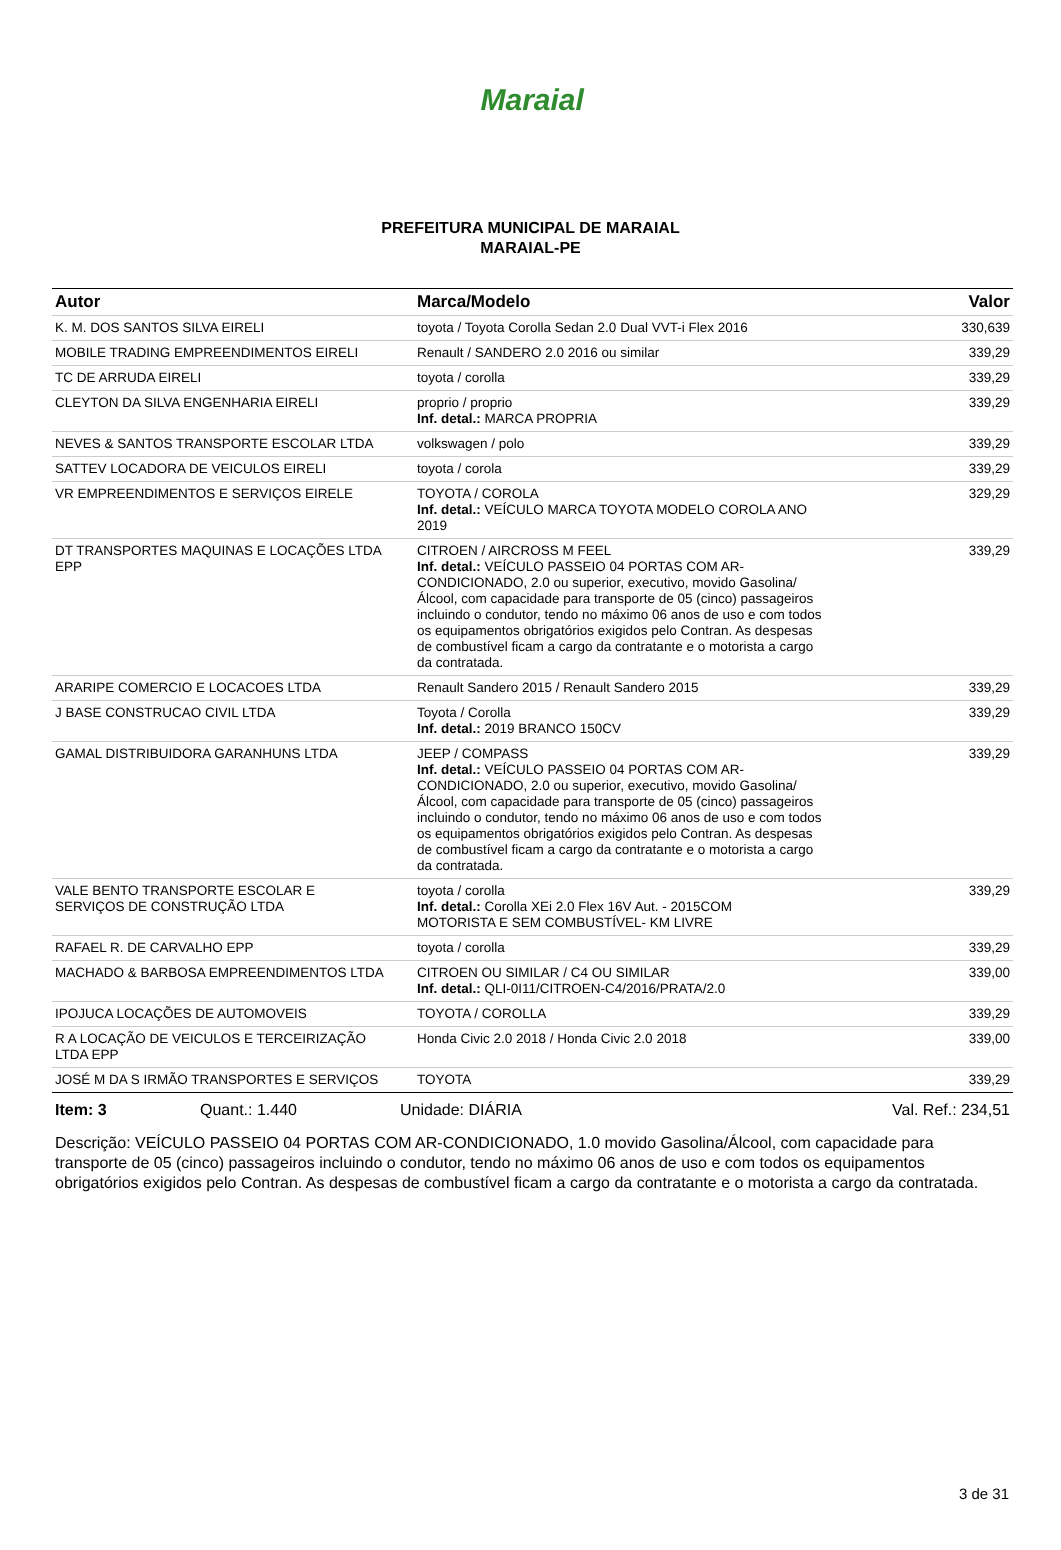Maraial
PREFEITURA MUNICIPAL DE MARAIAL
MARAIAL-PE
| Autor | Marca/Modelo | Valor |
| --- | --- | --- |
| K. M. DOS SANTOS SILVA EIRELI | toyota / Toyota Corolla Sedan 2.0 Dual VVT-i Flex 2016 | 330,639 |
| MOBILE TRADING EMPREENDIMENTOS EIRELI | Renault / SANDERO 2.0 2016 ou similar | 339,29 |
| TC DE ARRUDA EIRELI | toyota / corolla | 339,29 |
| CLEYTON DA SILVA ENGENHARIA EIRELI | proprio / proprio Inf. detal.: MARCA PROPRIA | 339,29 |
| NEVES & SANTOS TRANSPORTE ESCOLAR LTDA | volkswagen / polo | 339,29 |
| SATTEV LOCADORA DE VEICULOS EIRELI | toyota / corola | 339,29 |
| VR EMPREENDIMENTOS E SERVIÇOS EIRELE | TOYOTA / COROLA Inf. detal.: VEÍCULO MARCA TOYOTA MODELO COROLA ANO 2019 | 329,29 |
| DT TRANSPORTES MAQUINAS E LOCAÇÕES LTDA EPP | CITROEN / AIRCROSS M FEEL Inf. detal.: VEÍCULO PASSEIO 04 PORTAS COM AR-CONDICIONADO, 2.0 ou superior, executivo, movido Gasolina/Álcool, com capacidade para transporte de 05 (cinco) passageiros incluindo o condutor, tendo no máximo 06 anos de uso e com todos os equipamentos obrigatórios exigidos pelo Contran. As despesas de combustível ficam a cargo da contratante e o motorista a cargo da contratada. | 339,29 |
| ARARIPE COMERCIO E LOCACOES LTDA | Renault Sandero 2015 / Renault Sandero 2015 | 339,29 |
| J BASE CONSTRUCAO CIVIL LTDA | Toyota / Corolla Inf. detal.: 2019 BRANCO 150CV | 339,29 |
| GAMAL DISTRIBUIDORA GARANHUNS LTDA | JEEP / COMPASS Inf. detal.: VEÍCULO PASSEIO 04 PORTAS COM AR-CONDICIONADO, 2.0 ou superior, executivo, movido Gasolina/Álcool, com capacidade para transporte de 05 (cinco) passageiros incluindo o condutor, tendo no máximo 06 anos de uso e com todos os equipamentos obrigatórios exigidos pelo Contran. As despesas de combustível ficam a cargo da contratante e o motorista a cargo da contratada. | 339,29 |
| VALE BENTO TRANSPORTE ESCOLAR E SERVIÇOS DE CONSTRUÇÃO LTDA | toyota / corolla Inf. detal.: Corolla XEi 2.0 Flex 16V Aut. - 2015COM MOTORISTA E SEM COMBUSTÍVEL- KM LIVRE | 339,29 |
| RAFAEL R. DE CARVALHO EPP | toyota / corolla | 339,29 |
| MACHADO & BARBOSA EMPREENDIMENTOS LTDA | CITROEN OU SIMILAR / C4 OU SIMILAR Inf. detal.: QLI-0I11/CITROEN-C4/2016/PRATA/2.0 | 339,00 |
| IPOJUCA LOCAÇÕES DE AUTOMOVEIS | TOYOTA / COROLLA | 339,29 |
| R A LOCAÇÃO DE VEICULOS E TERCEIRIZAÇÃO LTDA EPP | Honda Civic 2.0 2018 / Honda Civic 2.0 2018 | 339,00 |
| JOSÉ M DA S IRMÃO TRANSPORTES E SERVIÇOS | TOYOTA | 339,29 |
Item: 3 Quant.: 1.440 Unidade: DIÁRIA Val. Ref.: 234,51
Descrição: VEÍCULO PASSEIO 04 PORTAS COM AR-CONDICIONADO, 1.0 movido Gasolina/Álcool, com capacidade para transporte de 05 (cinco) passageiros incluindo o condutor, tendo no máximo 06 anos de uso e com todos os equipamentos obrigatórios exigidos pelo Contran. As despesas de combustível ficam a cargo da contratante e o motorista a cargo da contratada.
3 de 31